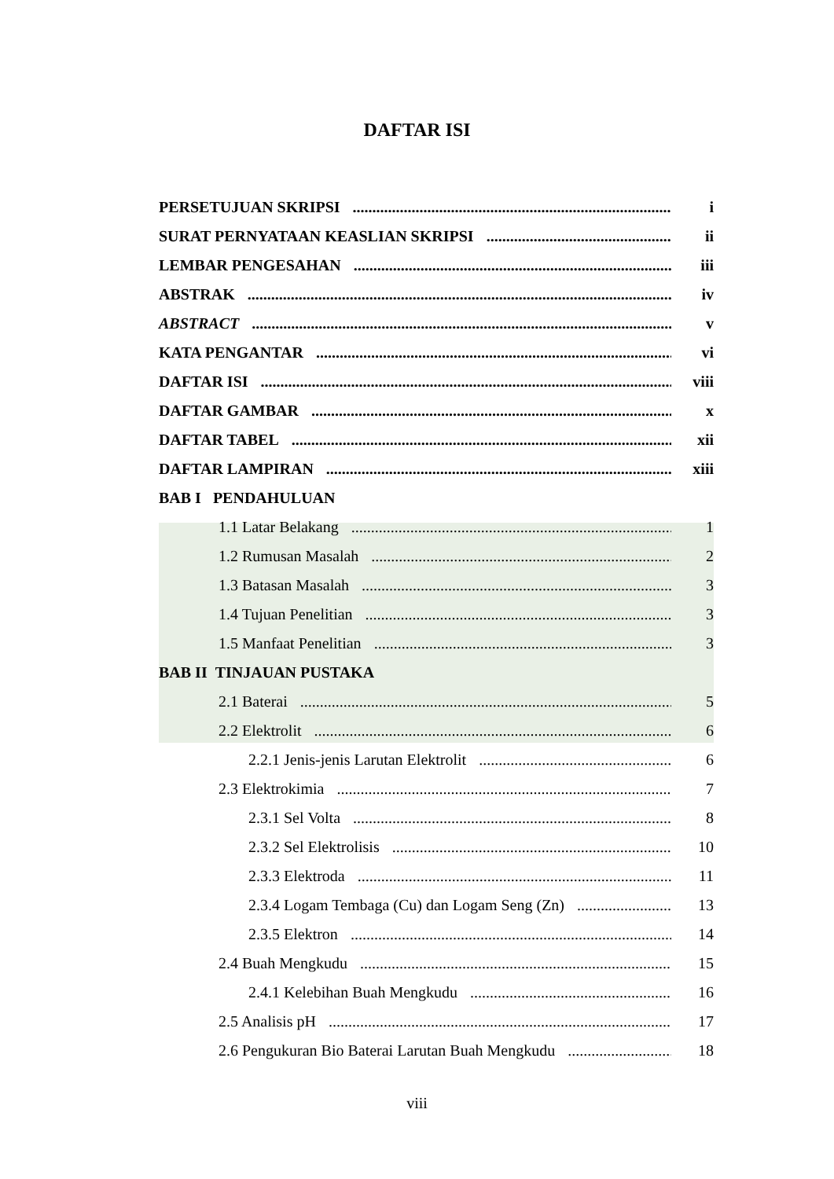DAFTAR ISI
PERSETUJUAN SKRIPSI i
SURAT PERNYATAAN KEASLIAN SKRIPSI ii
LEMBAR PENGESAHAN iii
ABSTRAK iv
ABSTRACT v
KATA PENGANTAR vi
DAFTAR ISI viii
DAFTAR GAMBAR x
DAFTAR TABEL xii
DAFTAR LAMPIRAN xiii
BAB I PENDAHULUAN
1.1 Latar Belakang 1
1.2 Rumusan Masalah 2
1.3 Batasan Masalah 3
1.4 Tujuan Penelitian 3
1.5 Manfaat Penelitian 3
BAB II TINJAUAN PUSTAKA
2.1 Baterai 5
2.2 Elektrolit 6
2.2.1 Jenis-jenis Larutan Elektrolit 6
2.3 Elektrokimia 7
2.3.1 Sel Volta 8
2.3.2 Sel Elektrolisis 10
2.3.3 Elektroda 11
2.3.4 Logam Tembaga (Cu) dan Logam Seng (Zn) 13
2.3.5 Elektron 14
2.4 Buah Mengkudu 15
2.4.1 Kelebihan Buah Mengkudu 16
2.5 Analisis pH 17
2.6 Pengukuran Bio Baterai Larutan Buah Mengkudu 18
viii